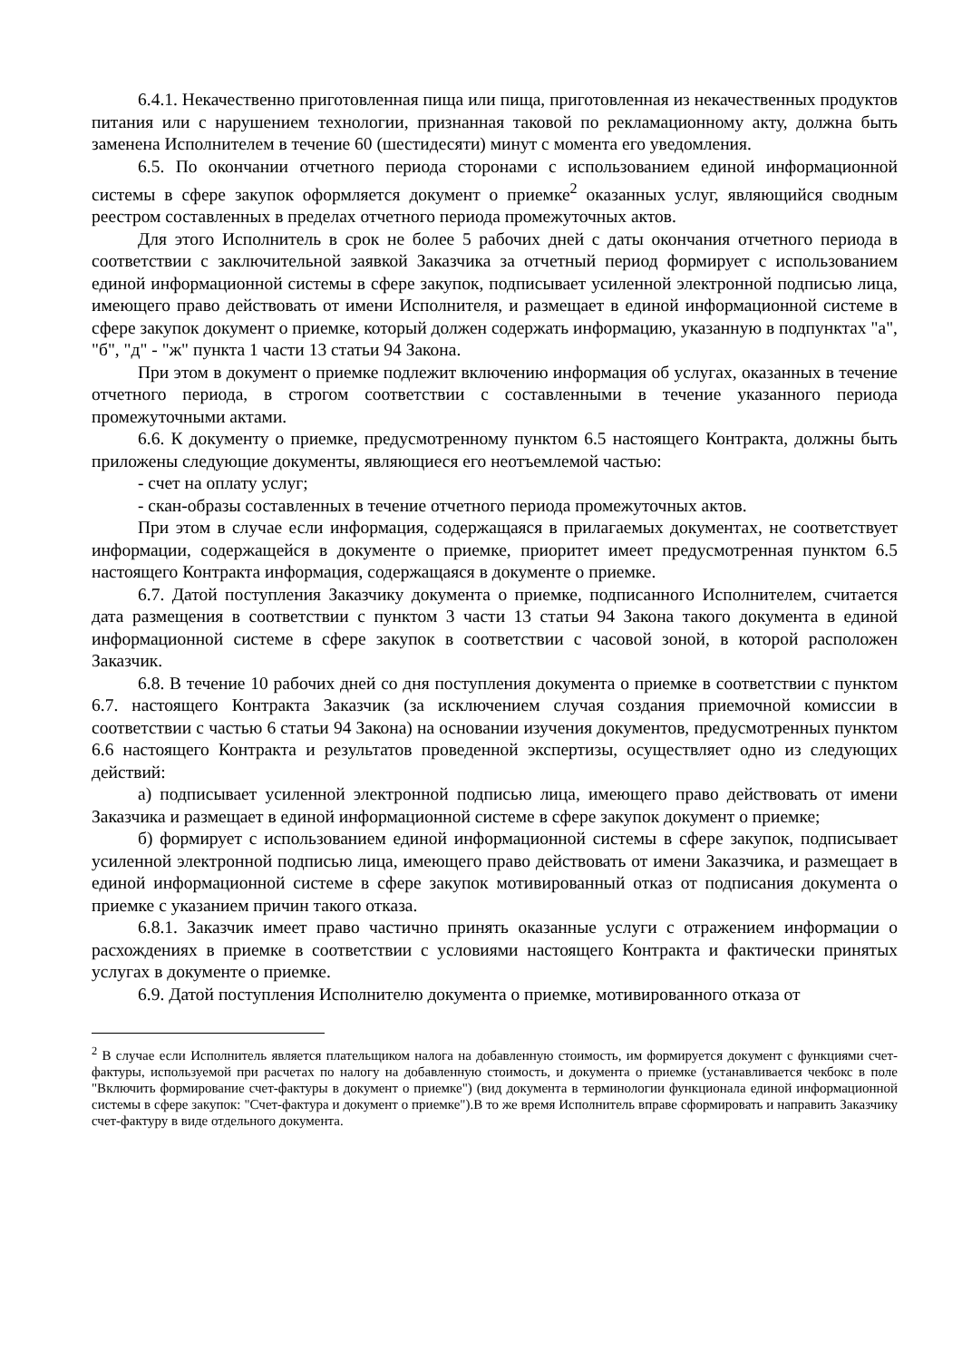6.4.1. Некачественно приготовленная пища или пища, приготовленная из некачественных продуктов питания или с нарушением технологии, признанная таковой по рекламационному акту, должна быть заменена Исполнителем в течение 60 (шестидесяти) минут с момента его уведомления.
6.5. По окончании отчетного периода сторонами с использованием единой информационной системы в сфере закупок оформляется документ о приемке<sup>2</sup> оказанных услуг, являющийся сводным реестром составленных в пределах отчетного периода промежуточных актов.
Для этого Исполнитель в срок не более 5 рабочих дней с даты окончания отчетного периода в соответствии с заключительной заявкой Заказчика за отчетный период формирует с использованием единой информационной системы в сфере закупок, подписывает усиленной электронной подписью лица, имеющего право действовать от имени Исполнителя, и размещает в единой информационной системе в сфере закупок документ о приемке, который должен содержать информацию, указанную в подпунктах "а", "б", "д" - "ж" пункта 1 части 13 статьи 94 Закона.
При этом в документ о приемке подлежит включению информация об услугах, оказанных в течение отчетного периода, в строгом соответствии с составленными в течение указанного периода промежуточными актами.
6.6. К документу о приемке, предусмотренному пунктом 6.5 настоящего Контракта, должны быть приложены следующие документы, являющиеся его неотъемлемой частью:
- счет на оплату услуг;
- скан-образы составленных в течение отчетного периода промежуточных актов.
При этом в случае если информация, содержащаяся в прилагаемых документах, не соответствует информации, содержащейся в документе о приемке, приоритет имеет предусмотренная пунктом 6.5 настоящего Контракта информация, содержащаяся в документе о приемке.
6.7. Датой поступления Заказчику документа о приемке, подписанного Исполнителем, считается дата размещения в соответствии с пунктом 3 части 13 статьи 94 Закона такого документа в единой информационной системе в сфере закупок в соответствии с часовой зоной, в которой расположен Заказчик.
6.8. В течение 10 рабочих дней со дня поступления документа о приемке в соответствии с пунктом 6.7. настоящего Контракта Заказчик (за исключением случая создания приемочной комиссии в соответствии с частью 6 статьи 94 Закона) на основании изучения документов, предусмотренных пунктом 6.6 настоящего Контракта и результатов проведенной экспертизы, осуществляет одно из следующих действий:
а) подписывает усиленной электронной подписью лица, имеющего право действовать от имени Заказчика и размещает в единой информационной системе в сфере закупок документ о приемке;
б) формирует с использованием единой информационной системы в сфере закупок, подписывает усиленной электронной подписью лица, имеющего право действовать от имени Заказчика, и размещает в единой информационной системе в сфере закупок мотивированный отказ от подписания документа о приемке с указанием причин такого отказа.
6.8.1. Заказчик имеет право частично принять оказанные услуги с отражением информации о расхождениях в приемке в соответствии с условиями настоящего Контракта и фактически принятых услугах в документе о приемке.
6.9. Датой поступления Исполнителю документа о приемке, мотивированного отказа от
<sup>2</sup> В случае если Исполнитель является плательщиком налога на добавленную стоимость, им формируется документ с функциями счет-фактуры, используемой при расчетах по налогу на добавленную стоимость, и документа о приемке (устанавливается чекбокс в поле "Включить формирование счет-фактуры в документ о приемке") (вид документа в терминологии функционала единой информационной системы в сфере закупок: "Счет-фактура и документ о приемке").В то же время Исполнитель вправе сформировать и направить Заказчику счет-фактуру в виде отдельного документа.